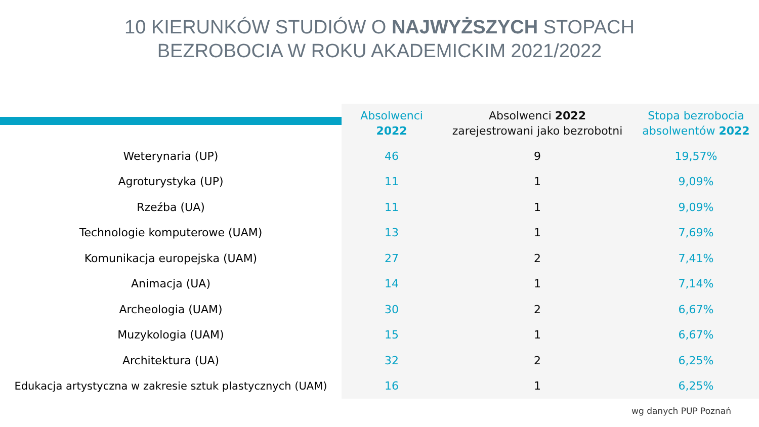10 KIERUNKÓW STUDIÓW O NAJWYŻSZYCH STOPACH
BEZROBOCIA W ROKU AKADEMICKIM 2021/2022
| | Absolwenci 2022 | Absolwenci 2022 zarejestrowani jako bezrobotni | Stopa bezrobocia absolwentów 2022 |
| --- | --- | --- | --- |
| Weterynaria (UP) | 46 | 9 | 19,57% |
| Agroturystyka (UP) | 11 | 1 | 9,09% |
| Rzeźba (UA) | 11 | 1 | 9,09% |
| Technologie komputerowe (UAM) | 13 | 1 | 7,69% |
| Komunikacja europejska (UAM) | 27 | 2 | 7,41% |
| Animacja (UA) | 14 | 1 | 7,14% |
| Archeologia (UAM) | 30 | 2 | 6,67% |
| Muzykologia (UAM) | 15 | 1 | 6,67% |
| Architektura (UA) | 32 | 2 | 6,25% |
| Edukacja artystyczna w zakresie sztuk plastycznych (UAM) | 16 | 1 | 6,25% |
wg danych PUP Poznań